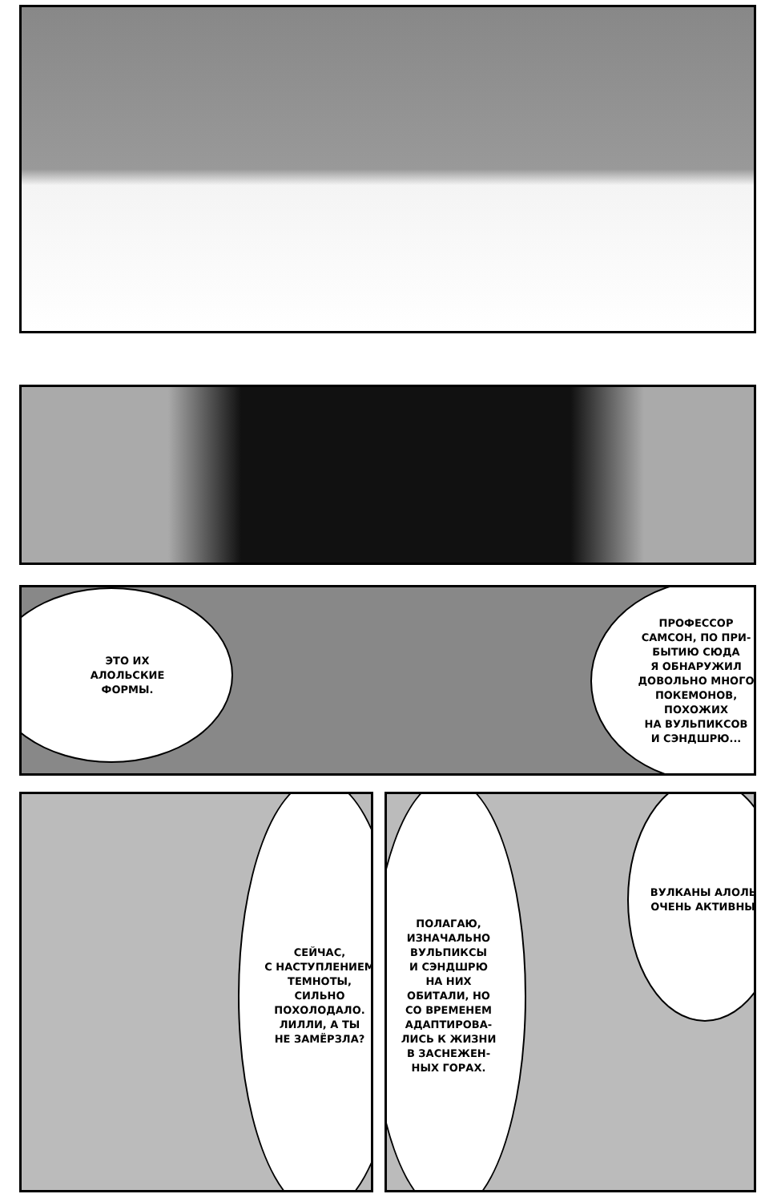ЭТО ИХ
АЛОЛЬСКИЕ
ФОРМЫ.
ПРОФЕССОР
САМСОН, ПО ПРИ-
БЫТИЮ СЮДА
Я ОБНАРУЖИЛ
ДОВОЛЬНО МНОГО
ПОКЕМОНОВ,
ПОХОЖИХ
НА ВУЛЬПИКСОВ
И СЭНДШРЮ...
СЕЙЧАС,
С НАСТУПЛЕНИЕМ
ТЕМНОТЫ,
СИЛЬНО
ПОХОЛОДАЛО.
ЛИЛЛИ, А ТЫ
НЕ ЗАМЁРЗЛА?
ПОЛАГАЮ,
ИЗНАЧАЛЬНО
ВУЛЬПИКСЫ
И СЭНДШРЮ
НА НИХ
ОБИТАЛИ, НО
СО ВРЕМЕНЕМ
АДАПТИРОВА-
ЛИСЬ К ЖИЗНИ
В ЗАСНЕЖЕН-
НЫХ ГОРАХ.
ВУЛКАНЫ АЛОЛЫ
ОЧЕНЬ АКТИВНЫ.